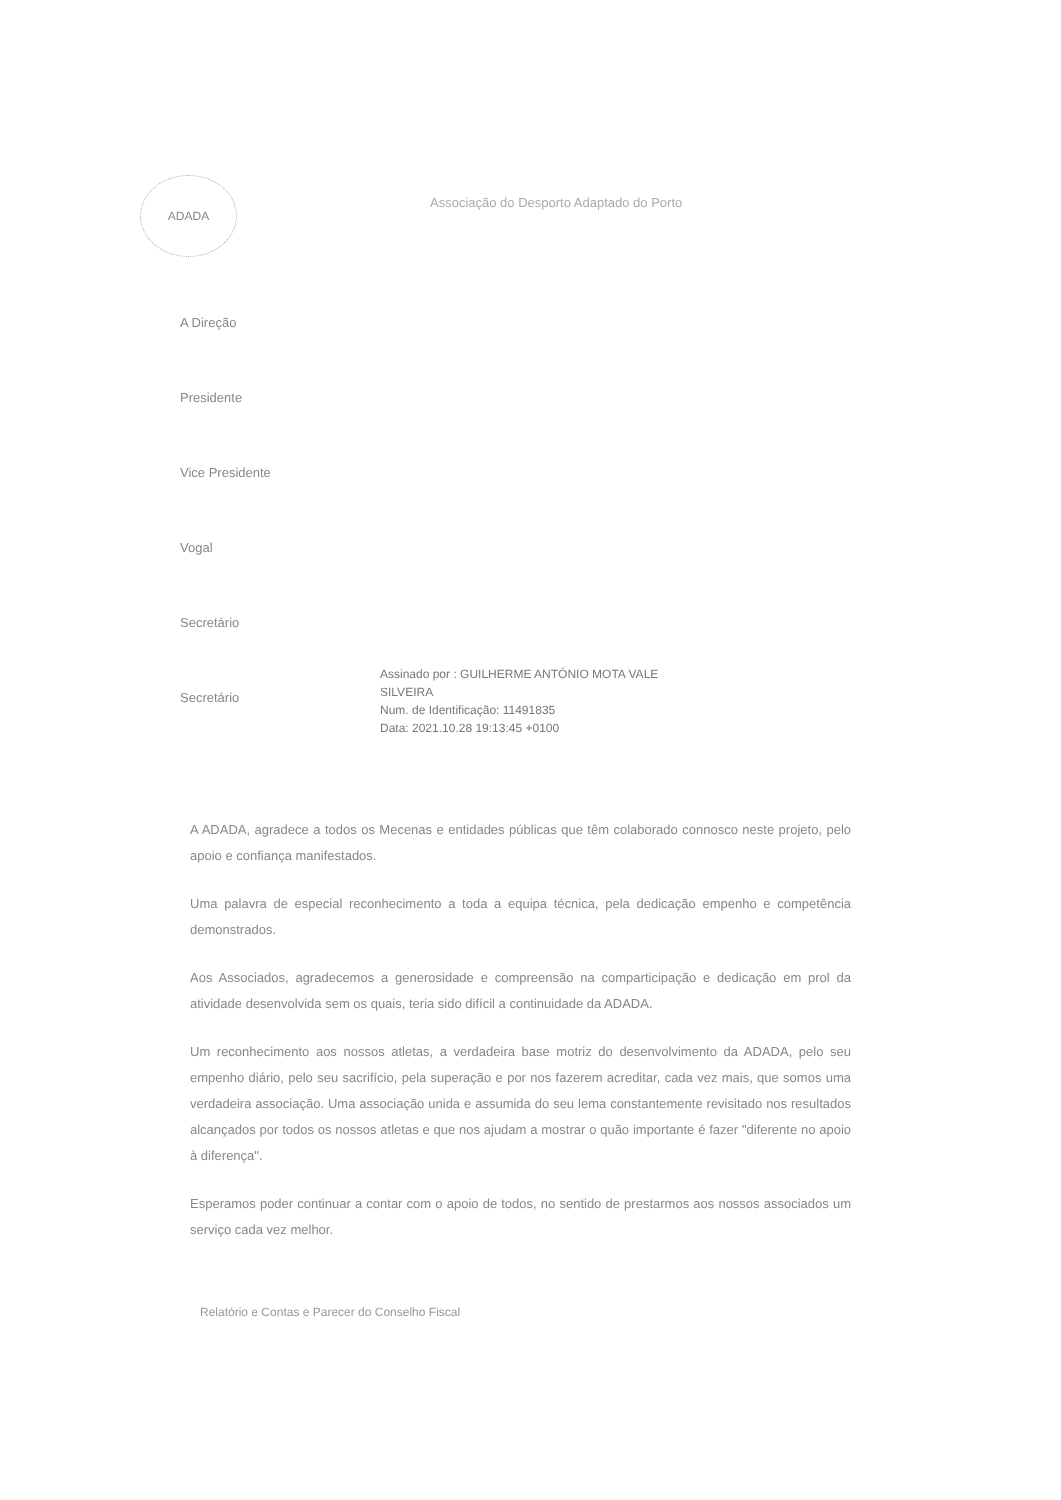ADADA
Associação do Desporto Adaptado do Porto
A Direção
Presidente
Vice Presidente
Vogal
Secretário
Secretário
Assinado por : GUILHERME ANTÓNIO MOTA VALE
SILVEIRA
Num. de Identificação: 11491835
Data: 2021.10.28 19:13:45 +0100
A ADADA, agradece a todos os Mecenas e entidades públicas que têm colaborado connosco neste projeto, pelo apoio e confiança manifestados.
Uma palavra de especial reconhecimento a toda a equipa técnica, pela dedicação empenho e competência demonstrados.
Aos Associados, agradecemos a generosidade e compreensão na comparticipação e dedicação em prol da atividade desenvolvida sem os quais, teria sido difícil a continuidade da ADADA.
Um reconhecimento aos nossos atletas, a verdadeira base motriz do desenvolvimento da ADADA, pelo seu empenho diário, pelo seu sacrifício, pela superação e por nos fazerem acreditar, cada vez mais, que somos uma verdadeira associação. Uma associação unida e assumida do seu lema constantemente revisitado nos resultados alcançados por todos os nossos atletas e que nos ajudam a mostrar o quão importante é fazer "diferente no apoio à diferença".
Esperamos poder continuar a contar com o apoio de todos, no sentido de prestarmos aos nossos associados um serviço cada vez melhor.
Relatório e Contas e Parecer do Conselho Fiscal